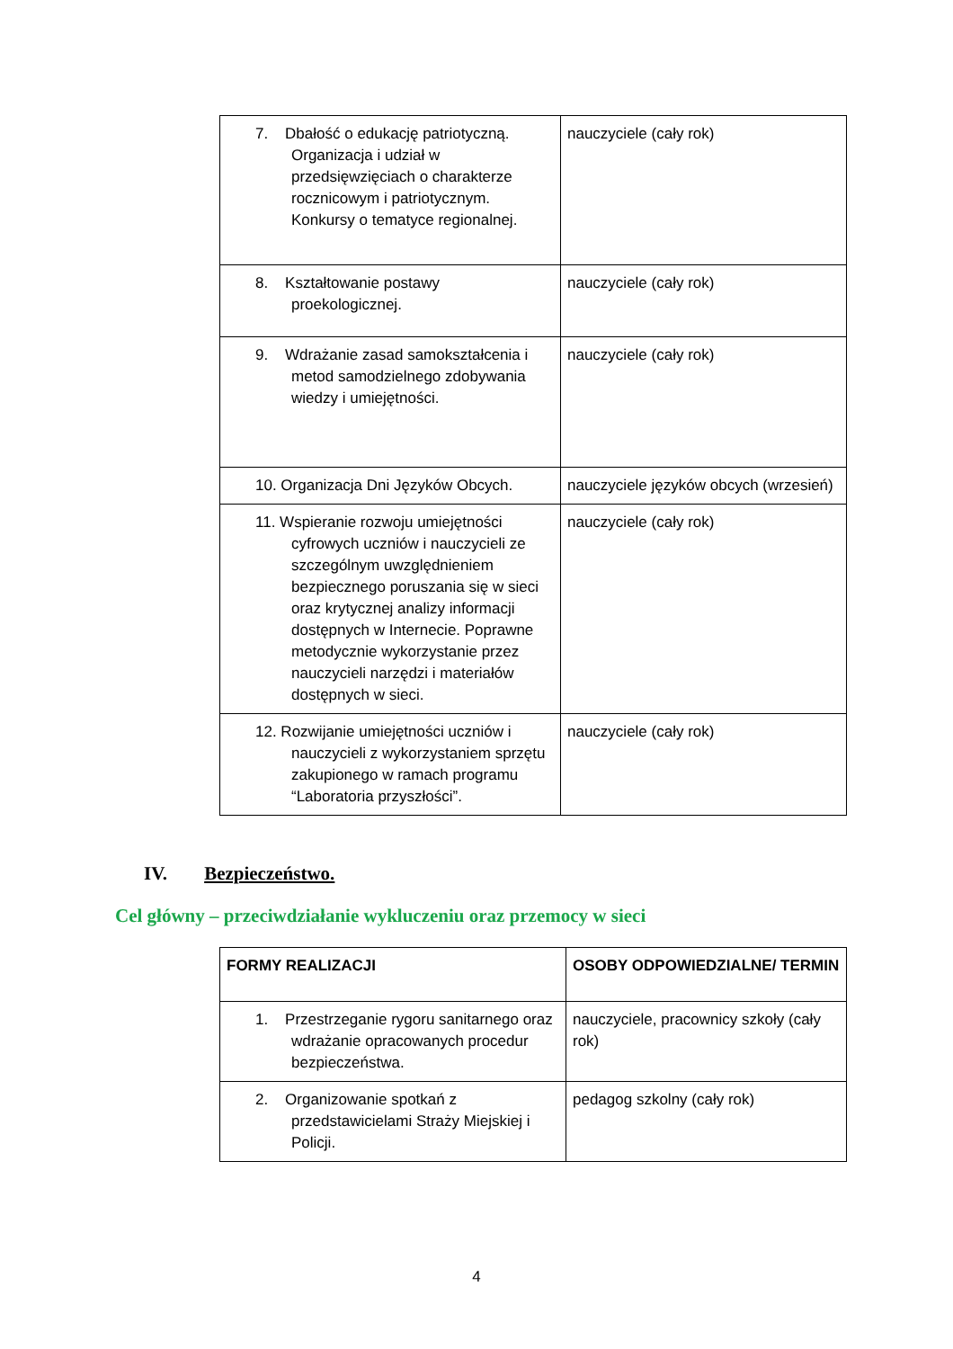| 7. Dbałość o edukację patriotyczną. Organizacja i udział w przedsięwzięciach o charakterze rocznicowym i patriotycznym. Konkursy o tematyce regionalnej. | nauczyciele (cały rok) |
| 8. Kształtowanie postawy proekologicznej. | nauczyciele (cały rok) |
| 9. Wdrażanie zasad samokształcenia i metod samodzielnego zdobywania wiedzy i umiejętności. | nauczyciele (cały rok) |
| 10. Organizacja Dni Języków Obcych. | nauczyciele języków obcych (wrzesień) |
| 11. Wspieranie rozwoju umiejętności cyfrowych uczniów i nauczycieli ze szczególnym uwzględnieniem bezpiecznego poruszania się w sieci oraz krytycznej analizy informacji dostępnych w Internecie. Poprawne metodycznie wykorzystanie przez nauczycieli narzędzi i materiałów dostępnych w sieci. | nauczyciele (cały rok) |
| 12. Rozwijanie umiejętności uczniów i nauczycieli z wykorzystaniem sprzętu zakupionego w ramach programu “Laboratoria przyszłości”. | nauczyciele (cały rok) |
IV. Bezpieczeństwo.
Cel główny – przeciwdziałanie wykluczeniu oraz przemocy w sieci
| FORMY REALIZACJI | OSOBY ODPOWIEDZIALNE/ TERMIN |
| --- | --- |
| 1. Przestrzeganie rygoru sanitarnego oraz wdrażanie opracowanych procedur bezpieczeństwa. | nauczyciele, pracownicy szkoły (cały rok) |
| 2. Organizowanie spotkań z przedstawicielami Straży Miejskiej i Policji. | pedagog szkolny (cały rok) |
4